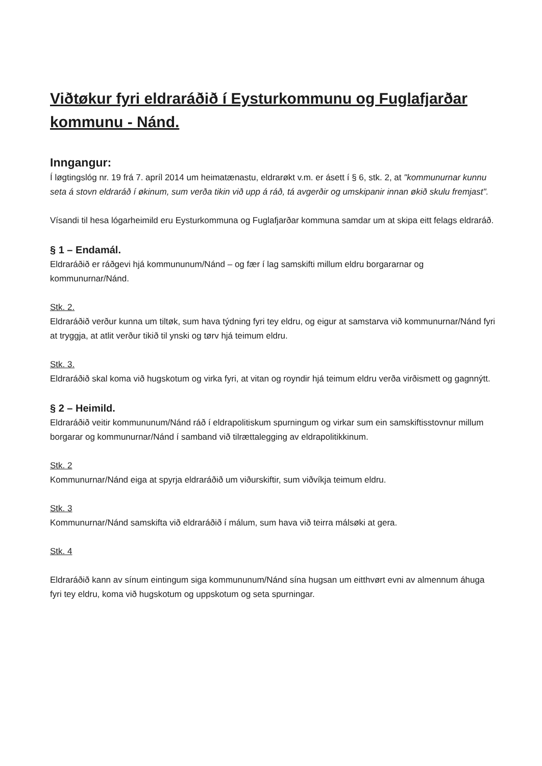Viðtøkur fyri eldraráðið í Eysturkommunu og Fuglafjarðar kommunu - Nánd.
Inngangur:
Í løgtingslóg nr. 19 frá 7. apríl 2014 um heimatænastu, eldrarøkt v.m. er ásett í § 6, stk. 2, at "kommunurnar kunnu seta á stovn eldraráð í økinum, sum verða tikin við upp á ráð, tá avgerðir og umskipanir innan økið skulu fremjast".
Vísandi til hesa lógarheimild eru Eysturkommuna og Fuglafjarðar kommuna samdar um at skipa eitt felags eldraráð.
§ 1 – Endamál.
Eldraráðið er ráðgevi hjá kommununum/Nánd – og fær í lag samskifti millum eldru borgararnar og kommunurnar/Nánd.
Stk. 2.
Eldraráðið verður kunna um tiltøk, sum hava týdning fyri tey eldru, og eigur at samstarva við kommunurnar/Nánd fyri at tryggja, at atlit verður tikið til ynski og tørv hjá teimum eldru.
Stk. 3.
Eldraráðið skal koma við hugskotum og virka fyri, at vitan og royndir hjá teimum eldru verða virðismett og gagnnýtt.
§ 2 – Heimild.
Eldraráðið veitir kommununum/Nánd ráð í eldrapolitiskum spurningum og virkar sum ein samskiftisstovnur millum borgarar og kommunurnar/Nánd í samband við tilrættalegging av eldrapolitikkinum.
Stk. 2
Kommunurnar/Nánd eiga at spyrja eldraráðið um viðurskiftir, sum viðvíkja teimum eldru.
Stk. 3
Kommunurnar/Nánd samskifta við eldraráðið í málum, sum hava við teirra málsøki at gera.
Stk. 4
Eldraráðið kann av sínum eintingum siga kommununum/Nánd sína hugsan um eitthvørt evni av almennum áhuga fyri tey eldru, koma við hugskotum og uppskotum og seta spurningar.